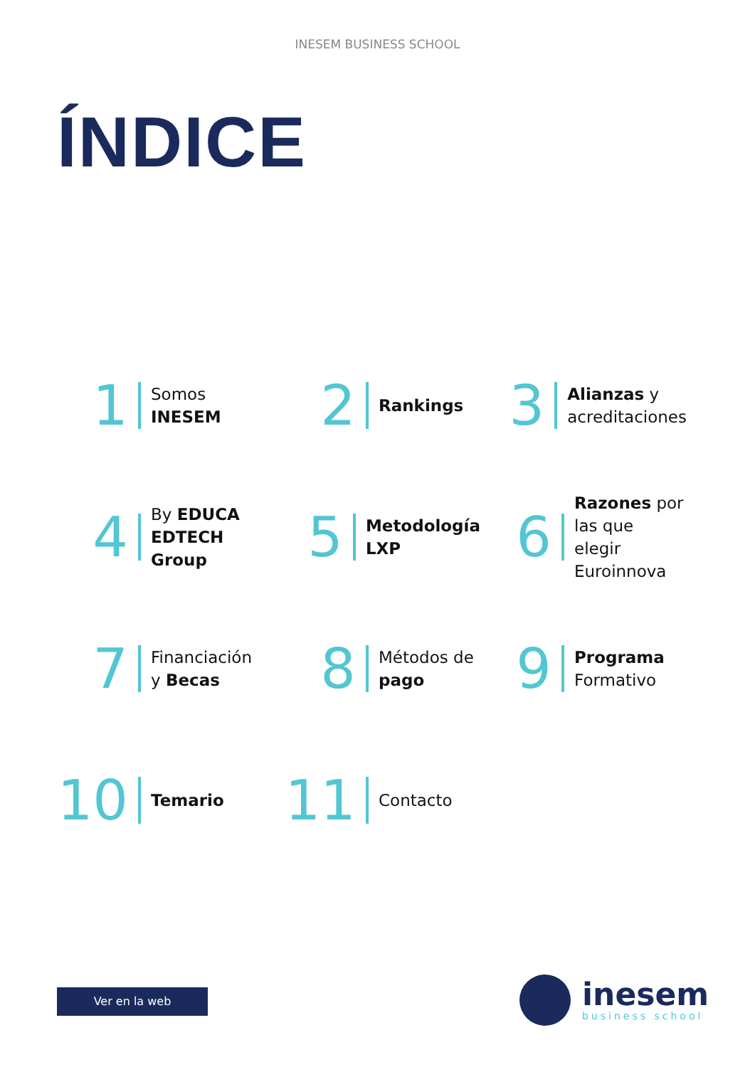INESEM BUSINESS SCHOOL
ÍNDICE
1
Somos
INESEM
2
Rankings
3
Alianzas y
acreditaciones
4
By EDUCA
EDTECH
Group
5
Metodología
LXP
6
Razones por
las que
elegir
Euroinnova
7
Financiación
y Becas
8
Métodos de
pago
9
Programa
Formativo
10
Temario
11
Contacto
Ver en la web
inesem
business school